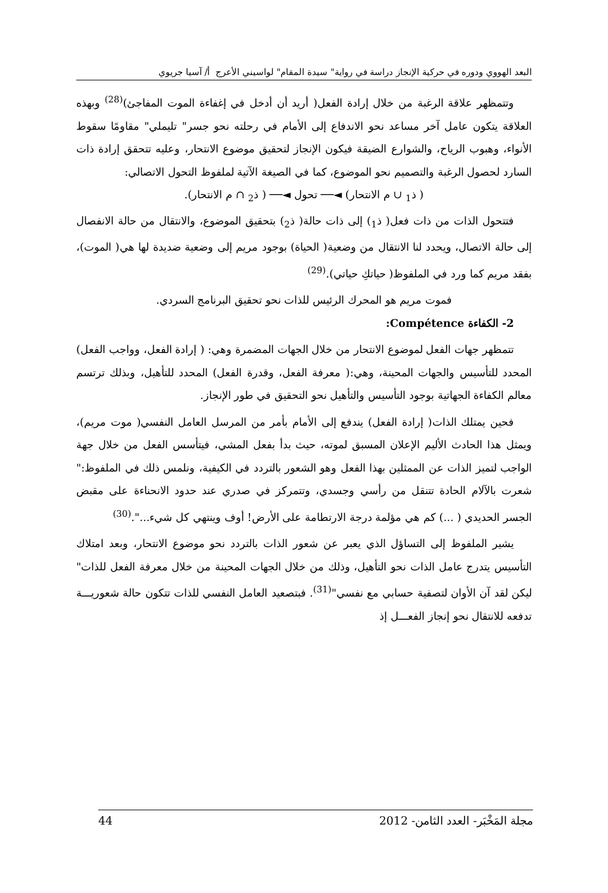البعد الهووي ودوره في حركية الإنجاز دراسة في رواية" سيدة المقام" لواسيني الأعرج أ/ آسيا جريوي
وتتمظهر علاقة الرغبة من خلال إرادة الفعل( أريد أن أدخل في إغفاءة الموت المفاجئ)<sup>(28)</sup> وبهذه العلاقة يتكون عامل آخر مساعد نحو الاندفاع إلى الأمام في رحلته نحو جسر" تليملي" مقاومًا سقوط الأنواء، وهبوب الرياح، والشوارع الضيقة فيكون الإنجاز لتحقيق موضوع الانتحار، وعليه تتحقق إرادة ذات السارد لحصول الرغبة والتصميم نحو الموضوع، كما في الصيغة الآتية لملفوظ التحول الاتصالي:
( ذ<sub>1</sub> ∪ م الانتحار) ◄── تحول ◄── ( ذ<sub>2</sub> ∩ م الانتحار).
فتتحول الذات من ذات فعل( ذ<sub>1</sub>) إلى ذات حالة( ذ<sub>2</sub>) بتحقيق الموضوع، والانتقال من حالة الانفصال إلى حالة الاتصال، ويحدد لنا الانتقال من وضعية( الحياة) بوجود مريم إلى وضعية ضديدة لها هي( الموت)، بفقد مريم كما ورد في الملفوظ( حياتكِ حياتي).<sup>(29)</sup>
فموت مريم هو المحرك الرئيس للذات نحو تحقيق البرنامج السردي.
2- الكفاءة Compétence:
تتمظهر جهات الفعل لموضوع الانتحار من خلال الجهات المضمرة وهي: ( إرادة الفعل، وواجب الفعل) المحدد للتأسيس والجهات المحينة، وهي:( معرفة الفعل، وقدرة الفعل) المحدد للتأهيل، وبذلك ترتسم معالم الكفاءة الجهاتية بوجود التأسيس والتأهيل نحو التحقيق في طور الإنجاز.
فحين يمتلك الذات( إرادة الفعل) يندفع إلى الأمام بأمر من المرسل العامل النفسي( موت مريم)، ويمثل هذا الحادث الأليم الإعلان المسبق لموته، حيث بدأ بفعل المشي، فيتأسس الفعل من خلال جهة الواجب لتميز الذات عن الممثلين بهذا الفعل وهو الشعور بالتردد في الكيفية، ونلمس ذلك في الملفوظ:" شعرت بالآلام الحادة تتنقل من رأسي وجسدي، وتتمركز في صدري عند حدود الانحناءة على مقبض الجسر الحديدي ( ...) كم هي مؤلمة درجة الارتطامة على الأرض! أوف وينتهي كل شيء...".<sup>(30)</sup>
يشير الملفوظ إلى التساؤل الذي يعبر عن شعور الذات بالتردد نحو موضوع الانتحار، وبعد امتلاك التأسيس يتدرج عامل الذات نحو التأهيل، وذلك من خلال الجهات المحينة من خلال معرفة الفعل للذات" ليكن لقد آن الأوان لتصفية حسابي مع نفسي"<sup>(31)</sup>. فبتصعيد العامل النفسي للذات تتكون حالة شعوريـــة تدفعه للانتقال نحو إنجاز الفعـــل إذ
مجلة المَخْبَر- العدد الثامن- 2012 44